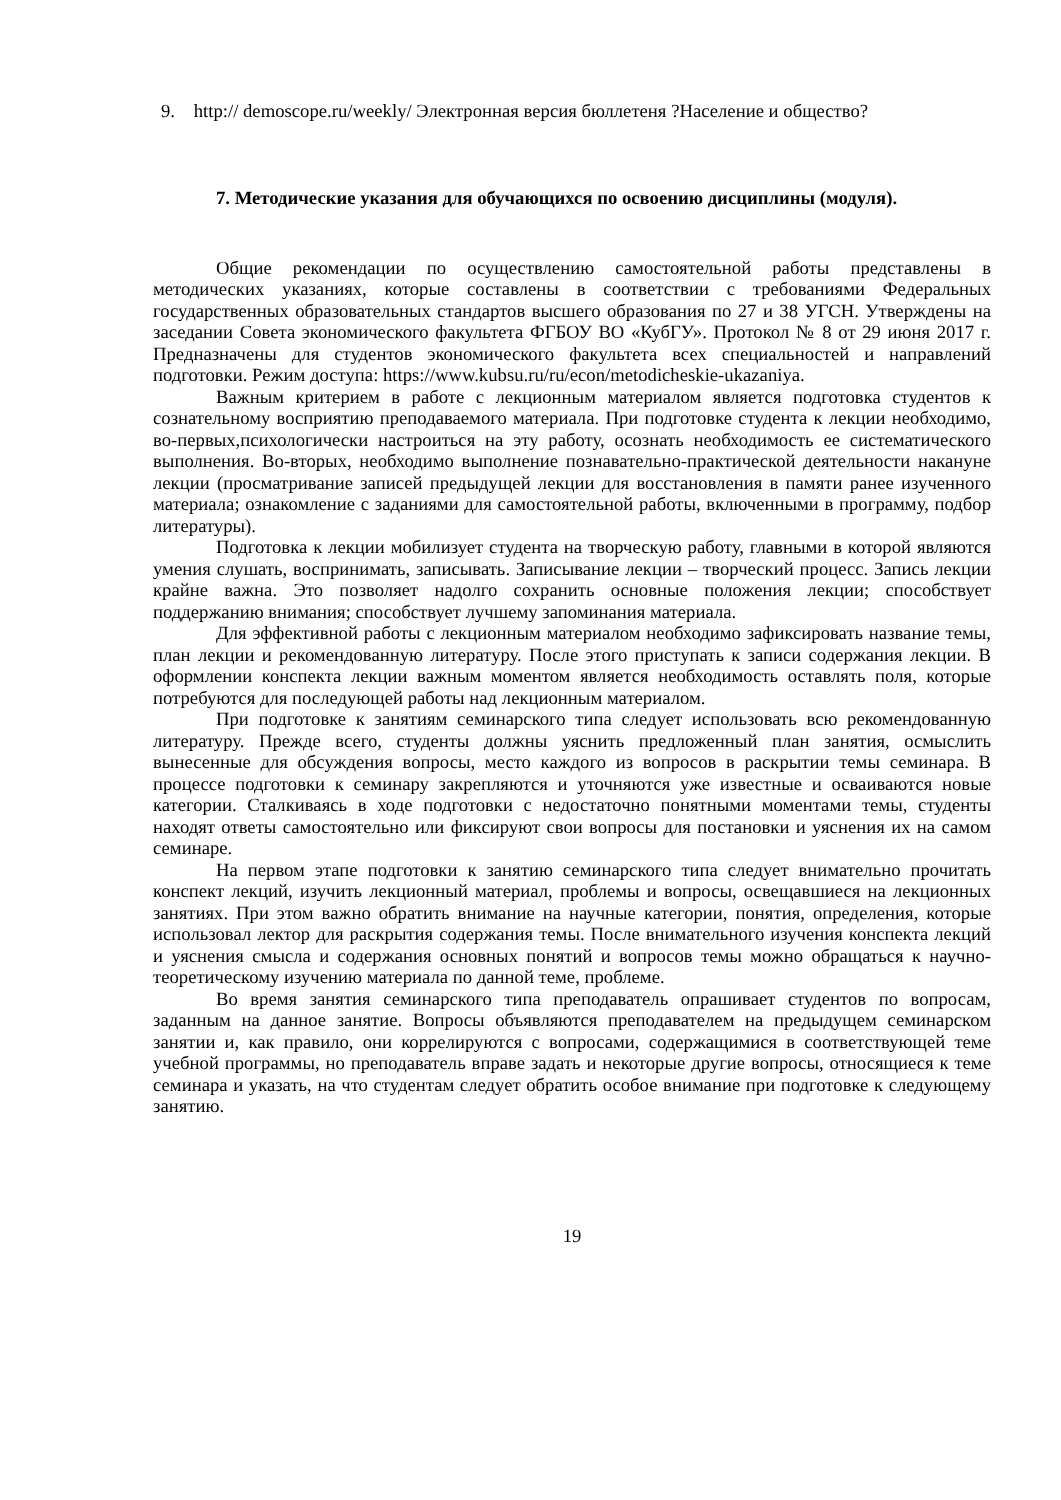9. http:// demoscope.ru/weekly/ Электронная версия бюллетеня ?Население и общество?
7. Методические указания для обучающихся по освоению дисциплины (модуля).
Общие рекомендации по осуществлению самостоятельной работы представлены в методических указаниях, которые составлены в соответствии с требованиями Федеральных государственных образовательных стандартов высшего образования по 27 и 38 УГСН. Утверждены на заседании Совета экономического факультета ФГБОУ ВО «КубГУ». Протокол № 8 от 29 июня 2017 г. Предназначены для студентов экономического факультета всех специальностей и направлений подготовки. Режим доступа: https://www.kubsu.ru/ru/econ/metodicheskie-ukazaniya.
Важным критерием в работе с лекционным материалом является подготовка студентов к сознательному восприятию преподаваемого материала. При подготовке студента к лекции необходимо, во-первых,психологически настроиться на эту работу, осознать необходимость ее систематического выполнения. Во-вторых, необходимо выполнение познавательно-практической деятельности накануне лекции (просматривание записей предыдущей лекции для восстановления в памяти ранее изученного материала; ознакомление с заданиями для самостоятельной работы, включенными в программу, подбор литературы).
Подготовка к лекции мобилизует студента на творческую работу, главными в которой являются умения слушать, воспринимать, записывать. Записывание лекции – творческий процесс. Запись лекции крайне важна. Это позволяет надолго сохранить основные положения лекции; способствует поддержанию внимания; способствует лучшему запоминания материала.
Для эффективной работы с лекционным материалом необходимо зафиксировать название темы, план лекции и рекомендованную литературу. После этого приступать к записи содержания лекции. В оформлении конспекта лекции важным моментом является необходимость оставлять поля, которые потребуются для последующей работы над лекционным материалом.
При подготовке к занятиям семинарского типа следует использовать всю рекомендованную литературу. Прежде всего, студенты должны уяснить предложенный план занятия, осмыслить вынесенные для обсуждения вопросы, место каждого из вопросов в раскрытии темы семинара. В процессе подготовки к семинару закрепляются и уточняются уже известные и осваиваются новые категории. Сталкиваясь в ходе подготовки с недостаточно понятными моментами темы, студенты находят ответы самостоятельно или фиксируют свои вопросы для постановки и уяснения их на самом семинаре.
На первом этапе подготовки к занятию семинарского типа следует внимательно прочитать конспект лекций, изучить лекционный материал, проблемы и вопросы, освещавшиеся на лекционных занятиях. При этом важно обратить внимание на научные категории, понятия, определения, которые использовал лектор для раскрытия содержания темы. После внимательного изучения конспекта лекций и уяснения смысла и содержания основных понятий и вопросов темы можно обращаться к научно-теоретическому изучению материала по данной теме, проблеме.
Во время занятия семинарского типа преподаватель опрашивает студентов по вопросам, заданным на данное занятие. Вопросы объявляются преподавателем на предыдущем семинарском занятии и, как правило, они коррелируются с вопросами, содержащимися в соответствующей теме учебной программы, но преподаватель вправе задать и некоторые другие вопросы, относящиеся к теме семинара и указать, на что студентам следует обратить особое внимание при подготовке к следующему занятию.
19